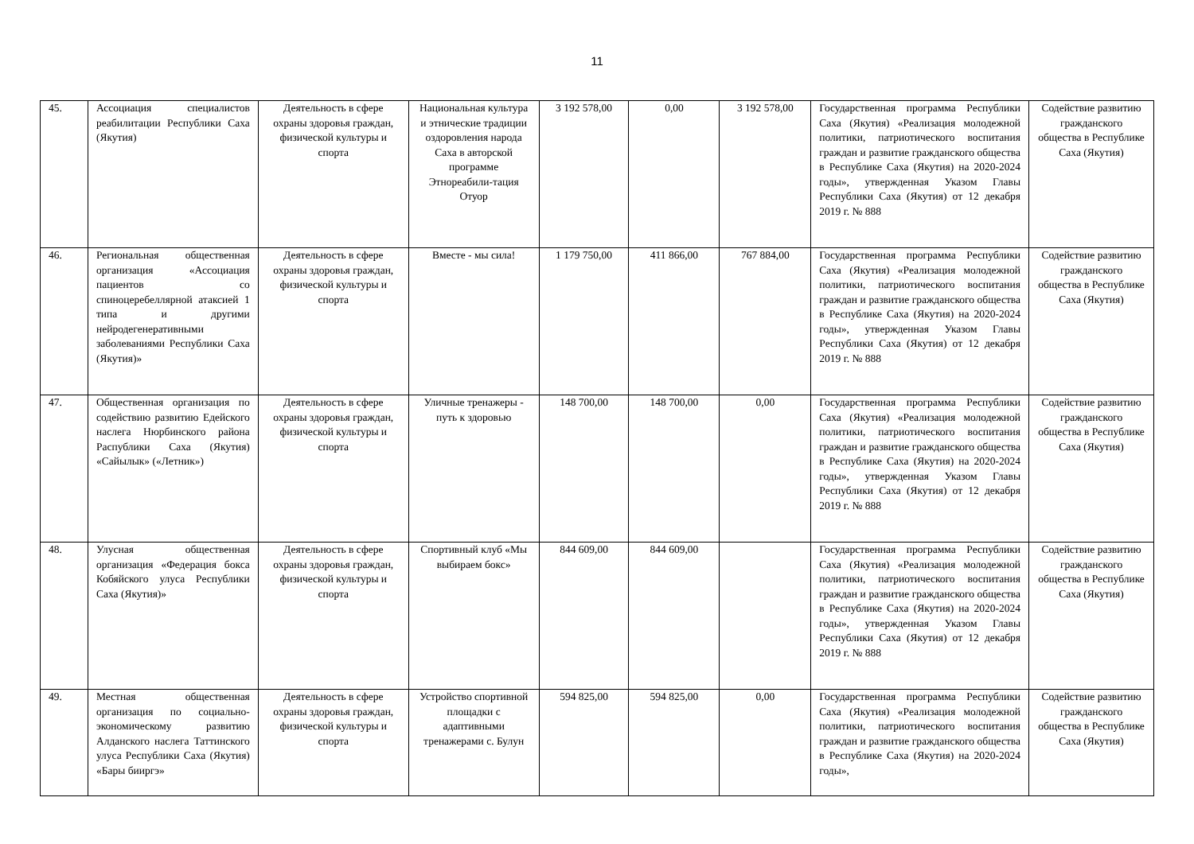11
| 45. | Ассоциация специалистов реабилитации Республики Саха (Якутия) | Деятельность в сфере охраны здоровья граждан, физической культуры и спорта | Национальная культура и этнические традиции оздоровления народа Саха в авторской программе Этнореабили-тация Отуор | 3 192 578,00 | 0,00 | 3 192 578,00 | Государственная программа Республики Саха (Якутия) «Реализация молодежной политики, патриотического воспитания граждан и развитие гражданского общества в Республике Саха (Якутия) на 2020-2024 годы», утвержденная Указом Главы Республики Саха (Якутия) от 12 декабря 2019 г. № 888 | Содействие развитию гражданского общества в Республике Саха (Якутия) |
| 46. | Региональная общественная организация «Ассоциация пациентов со спиноцеребеллярной атаксией 1 типа и другими нейродегенеративными заболеваниями Республики Саха (Якутия)» | Деятельность в сфере охраны здоровья граждан, физической культуры и спорта | Вместе - мы сила! | 1 179 750,00 | 411 866,00 | 767 884,00 | Государственная программа Республики Саха (Якутия) «Реализация молодежной политики, патриотического воспитания граждан и развитие гражданского общества в Республике Саха (Якутия) на 2020-2024 годы», утвержденная Указом Главы Республики Саха (Якутия) от 12 декабря 2019 г. № 888 | Содействие развитию гражданского общества в Республике Саха (Якутия) |
| 47. | Общественная организация по содействию развитию Едейского наслега Нюрбинского района Распублики Саха (Якутия) «Сайылык» («Летник») | Деятельность в сфере охраны здоровья граждан, физической культуры и спорта | Уличные тренажеры - путь к здоровью | 148 700,00 | 148 700,00 | 0,00 | Государственная программа Республики Саха (Якутия) «Реализация молодежной политики, патриотического воспитания граждан и развитие гражданского общества в Республике Саха (Якутия) на 2020-2024 годы», утвержденная Указом Главы Республики Саха (Якутия) от 12 декабря 2019 г. № 888 | Содействие развитию гражданского общества в Республике Саха (Якутия) |
| 48. | Улусная общественная организация «Федерация бокса Кобяйского улуса Республики Саха (Якутия)» | Деятельность в сфере охраны здоровья граждан, физической культуры и спорта | Спортивный клуб «Мы выбираем бокс» | 844 609,00 | 844 609,00 | | Государственная программа Республики Саха (Якутия) «Реализация молодежной политики, патриотического воспитания граждан и развитие гражданского общества в Республике Саха (Якутия) на 2020-2024 годы», утвержденная Указом Главы Республики Саха (Якутия) от 12 декабря 2019 г. № 888 | Содействие развитию гражданского общества в Республике Саха (Якутия) |
| 49. | Местная общественная организация по социально-экономическому развитию Алданского наслега Таттинского улуса Республики Саха (Якутия) «Бары бииргэ» | Деятельность в сфере охраны здоровья граждан, физической культуры и спорта | Устройство спортивной площадки с адаптивными тренажерами с. Булун | 594 825,00 | 594 825,00 | 0,00 | Государственная программа Республики Саха (Якутия) «Реализация молодежной политики, патриотического воспитания граждан и развитие гражданского общества в Республике Саха (Якутия) на 2020-2024 годы», | Содействие развитию гражданского общества в Республике Саха (Якутия) |